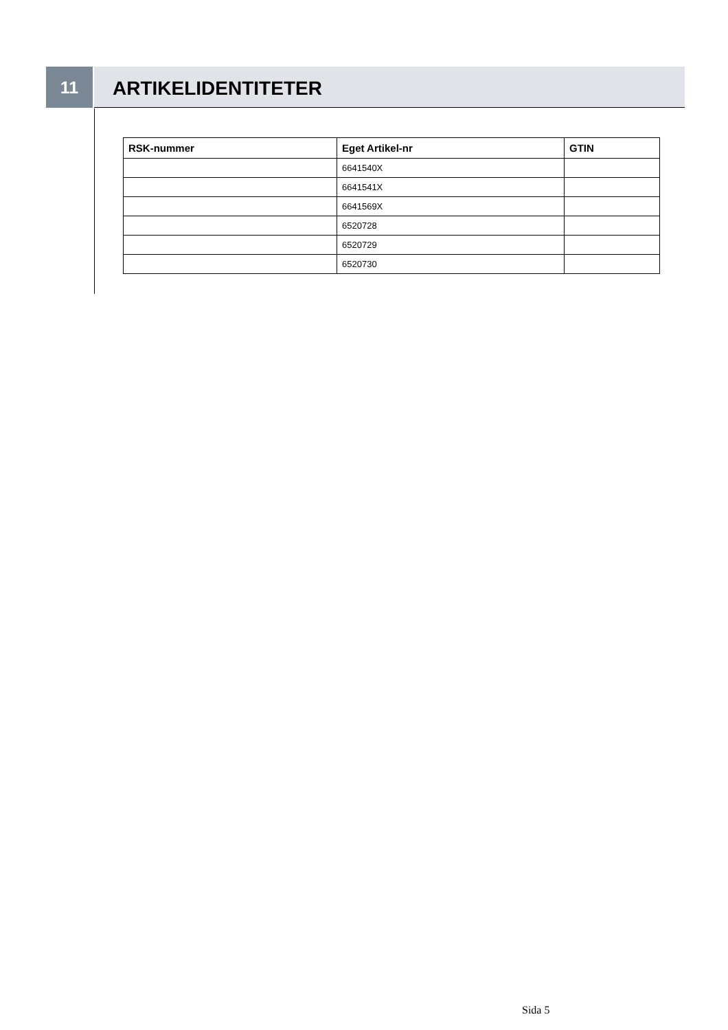11
ARTIKELIDENTITETER
| RSK-nummer | Eget Artikel-nr | GTIN |
| --- | --- | --- |
| | 6641540X | |
| | 6641541X | |
| | 6641569X | |
| | 6520728 | |
| | 6520729 | |
| | 6520730 | |
Sida 5